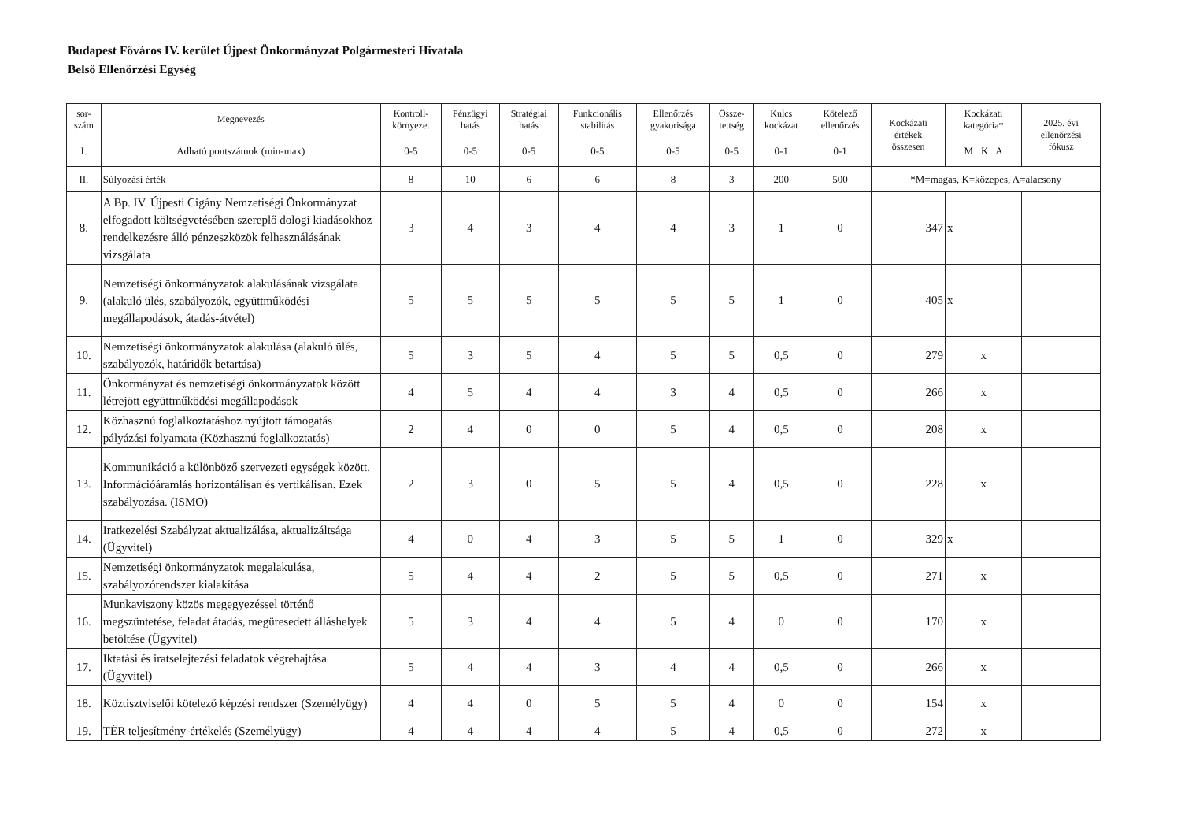Budapest Főváros IV. kerület Újpest Önkormányzat Polgármesteri Hivatala
Belső Ellenőrzési Egység
| sor- szám | Megnevezés | Kontroll- környezet | Pénzügyi hatás | Stratégiai hatás | Funkcionális stabilitás | Ellenőrzés gyakorisága | Össze- tettség | Kulcs kockázat | Kötelező ellenőrzés | Kockázati értékek összesen | Kockázati kategória* | 2025. évi ellenőrzési fókusz |
| --- | --- | --- | --- | --- | --- | --- | --- | --- | --- | --- | --- | --- |
| I. | Adható pontszámok (min-max) | 0-5 | 0-5 | 0-5 | 0-5 | 0-5 | 0-5 | 0-1 | 0-1 | | M K A | |
| II. | Súlyozási érték | 8 | 10 | 6 | 6 | 8 | 3 | 200 | 500 | *M=magas, K=közepes, A=alacsony | | |
| 8. | A Bp. IV. Újpesti Cigány Nemzetiségi Önkormányzat elfogadott költségvetésében szereplő dologi kiadásokhoz rendelkezésre álló pénzeszközök felhasználásának vizsgálata | 3 | 4 | 3 | 4 | 4 | 3 | 1 | 0 | 347 | x | |
| 9. | Nemzetiségi önkormányzatok alakulásának vizsgálata (alakuló ülés, szabályozók, együttműködési megállapodások, átadás-átvétel) | 5 | 5 | 5 | 5 | 5 | 5 | 1 | 0 | 405 | x | |
| 10. | Nemzetiségi önkormányzatok alakulása (alakuló ülés, szabályozók, határidők betartása) | 5 | 3 | 5 | 4 | 5 | 5 | 0,5 | 0 | 279 | x | |
| 11. | Önkormányzat és nemzetiségi önkormányzatok között létrejött együttműködési megállapodások | 4 | 5 | 4 | 4 | 3 | 4 | 0,5 | 0 | 266 | x | |
| 12. | Közhasznú foglalkoztatáshoz nyújtott támogatás pályázási folyamata (Közhasznú foglalkoztatás) | 2 | 4 | 0 | 0 | 5 | 4 | 0,5 | 0 | 208 | x | |
| 13. | Kommunikáció a különböző szervezeti egységek között. Információáramlás horizontálisan és vertikálisan. Ezek szabályozása. (ISMO) | 2 | 3 | 0 | 5 | 5 | 4 | 0,5 | 0 | 228 | x | |
| 14. | Iratkezelési Szabályzat aktualizálása, aktualizáltsága (Ügyvitel) | 4 | 0 | 4 | 3 | 5 | 5 | 1 | 0 | 329 | x | |
| 15. | Nemzetiségi önkormányzatok megalakulása, szabályozórendszer kialakítása | 5 | 4 | 4 | 2 | 5 | 5 | 0,5 | 0 | 271 | x | |
| 16. | Munkaviszony közös megegyezéssel történő megszüntetése, feladat átadás, megüresedett álláshelyek betöltése (Ügyvitel) | 5 | 3 | 4 | 4 | 5 | 4 | 0 | 0 | 170 | x | |
| 17. | Iktatási és iratselejtezési feladatok végrehajtása (Ügyvitel) | 5 | 4 | 4 | 3 | 4 | 4 | 0,5 | 0 | 266 | x | |
| 18. | Köztisztviselői kötelező képzési rendszer (Személyügy) | 4 | 4 | 0 | 5 | 5 | 4 | 0 | 0 | 154 | x | |
| 19. | TÉR teljesítmény-értékelés (Személyügy) | 4 | 4 | 4 | 4 | 5 | 4 | 0,5 | 0 | 272 | x | |